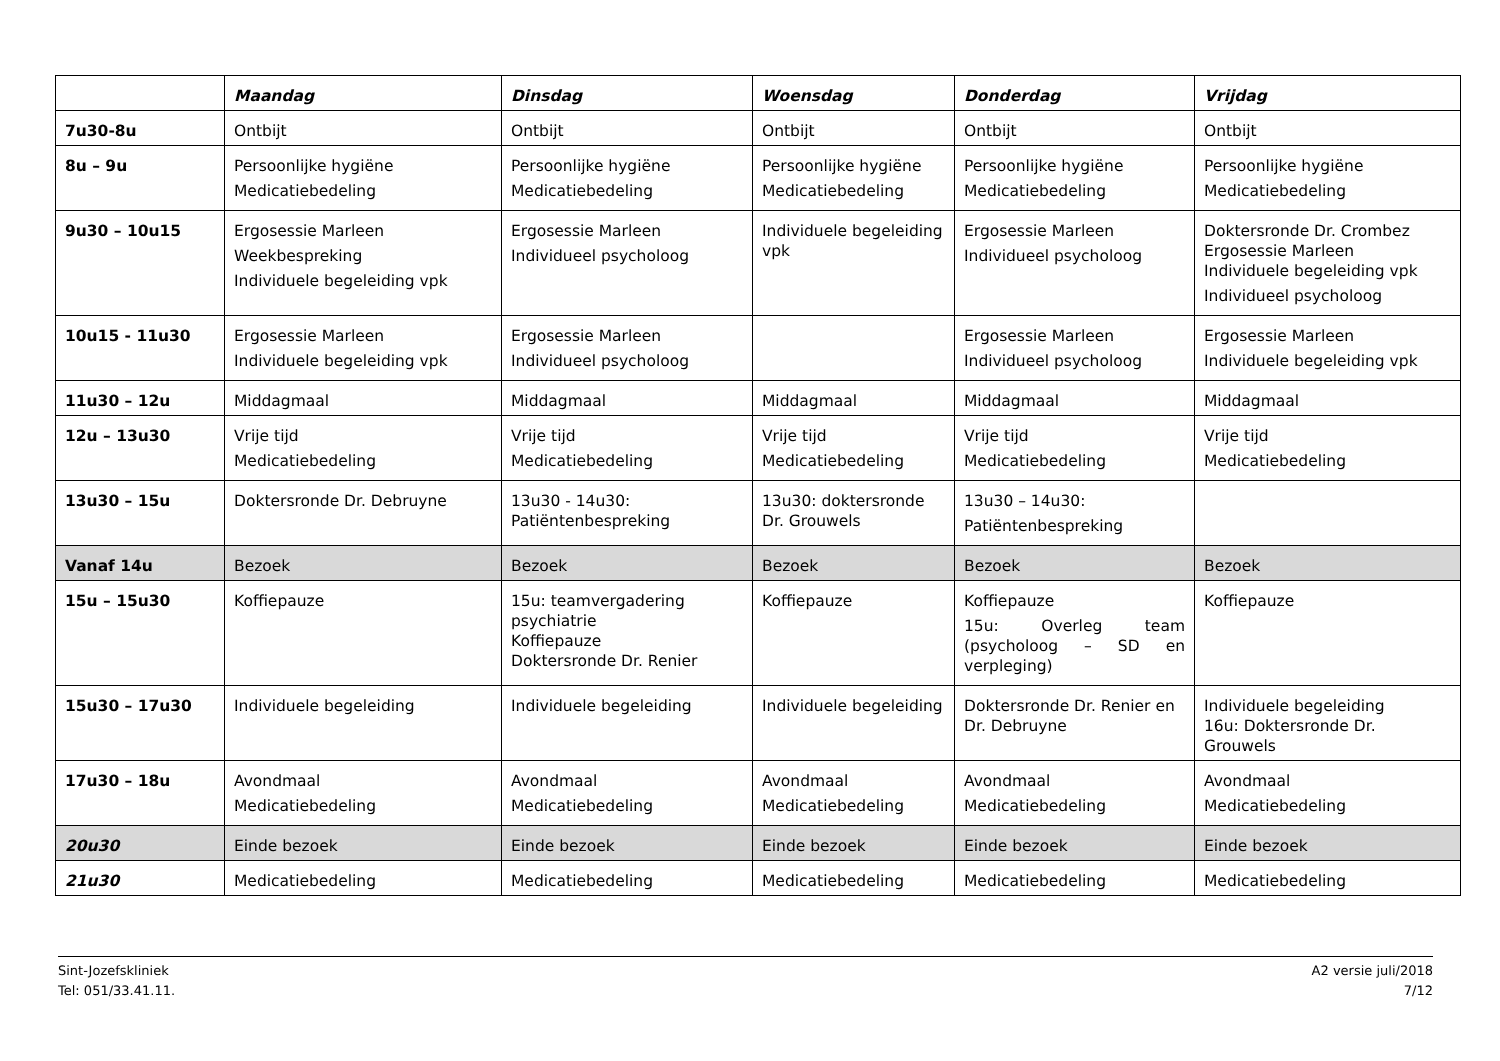| | Maandag | Dinsdag | Woensdag | Donderdag | Vrijdag |
| --- | --- | --- | --- | --- | --- |
| 7u30-8u | Ontbijt | Ontbijt | Ontbijt | Ontbijt | Ontbijt |
| 8u – 9u | Persoonlijke hygiëne Medicatiebedeling | Persoonlijke hygiëne Medicatiebedeling | Persoonlijke hygiëne Medicatiebedeling | Persoonlijke hygiëne Medicatiebedeling | Persoonlijke hygiëne Medicatiebedeling |
| 9u30 – 10u15 | Ergosessie Marleen Weekbespreking Individuele begeleiding vpk | Ergosessie Marleen Individueel psycholoog | Individuele begeleiding vpk | Ergosessie Marleen Individueel psycholoog | Doktersronde Dr. Crombez Ergosessie Marleen Individuele begeleiding vpk Individueel psycholoog |
| 10u15 - 11u30 | Ergosessie Marleen Individuele begeleiding vpk | Ergosessie Marleen Individueel psycholoog | | Ergosessie Marleen Individueel psycholoog | Ergosessie Marleen Individuele begeleiding vpk |
| 11u30 – 12u | Middagmaal | Middagmaal | Middagmaal | Middagmaal | Middagmaal |
| 12u – 13u30 | Vrije tijd Medicatiebedeling | Vrije tijd Medicatiebedeling | Vrije tijd Medicatiebedeling | Vrije tijd Medicatiebedeling | Vrije tijd Medicatiebedeling |
| 13u30 – 15u | Doktersronde Dr. Debruyne | 13u30 - 14u30: Patiëntenbespreking | 13u30: doktersronde Dr. Grouwels | 13u30 – 14u30: Patiëntenbespreking | |
| Vanaf 14u | Bezoek | Bezoek | Bezoek | Bezoek | Bezoek |
| 15u – 15u30 | Koffiepauze | 15u: teamvergadering psychiatrie Koffiepauze Doktersronde Dr. Renier | Koffiepauze | Koffiepauze 15u: Overleg team (psycholoog – SD en verpleging) | Koffiepauze |
| 15u30 – 17u30 | Individuele begeleiding | Individuele begeleiding | Individuele begeleiding | Doktersronde Dr. Renier en Dr. Debruyne | Individuele begeleiding 16u: Doktersronde Dr. Grouwels |
| 17u30 – 18u | Avondmaal Medicatiebedeling | Avondmaal Medicatiebedeling | Avondmaal Medicatiebedeling | Avondmaal Medicatiebedeling | Avondmaal Medicatiebedeling |
| 20u30 | Einde bezoek | Einde bezoek | Einde bezoek | Einde bezoek | Einde bezoek |
| 21u30 | Medicatiebedeling | Medicatiebedeling | Medicatiebedeling | Medicatiebedeling | Medicatiebedeling |
Sint-Jozefskliniek
Tel: 051/33.41.11.
A2 versie juli/2018
7/12